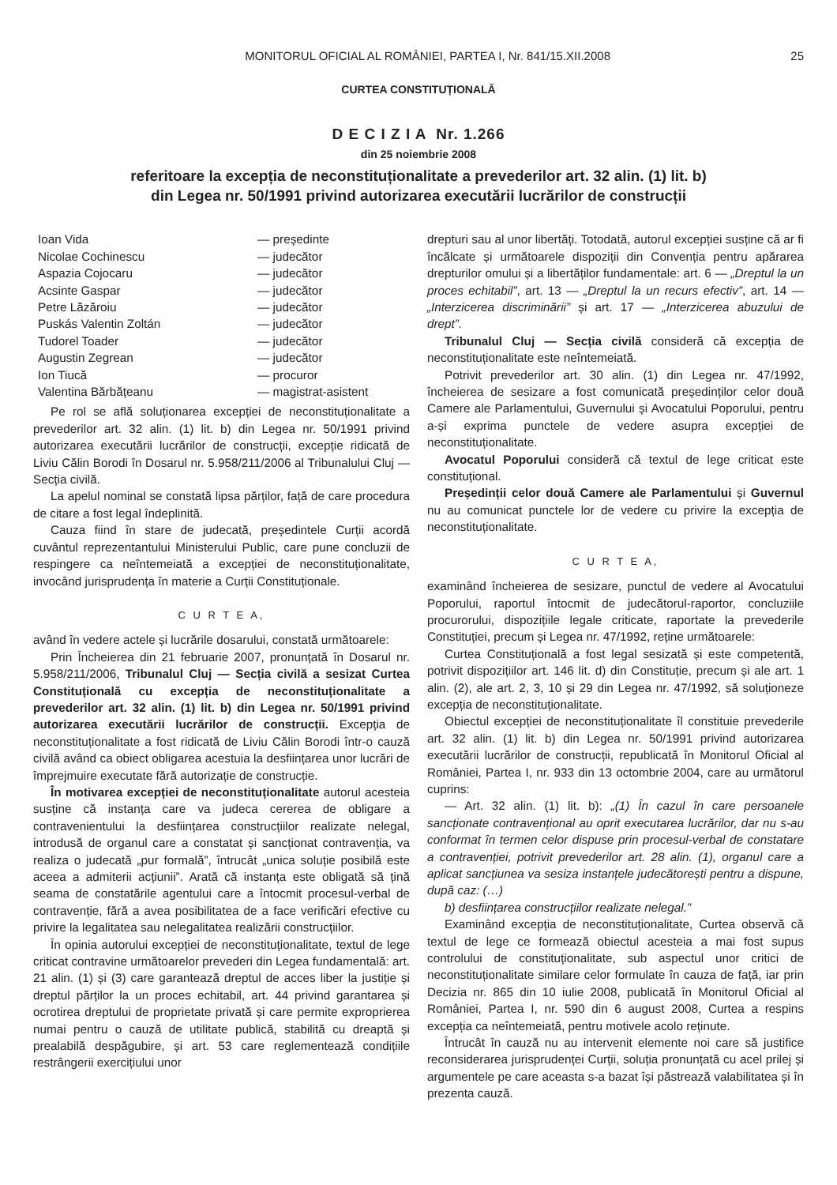MONITORUL OFICIAL AL ROMÂNIEI, PARTEA I, Nr. 841/15.XII.2008 25
CURTEA CONSTITUȚIONALĂ
D E C I Z I A Nr. 1.266
din 25 noiembrie 2008
referitoare la excepția de neconstituționalitate a prevederilor art. 32 alin. (1) lit. b)
din Legea nr. 50/1991 privind autorizarea executării lucrărilor de construcții
| Ioan Vida | — președinte |
| Nicolae Cochinescu | — judecător |
| Aspazia Cojocaru | — judecător |
| Acsinte Gaspar | — judecător |
| Petre Lăzăroiu | — judecător |
| Puskás Valentin Zoltán | — judecător |
| Tudorel Toader | — judecător |
| Augustin Zegrean | — judecător |
| Ion Tiucă | — procuror |
| Valentina Bărbățeanu | — magistrat-asistent |
Pe rol se află soluționarea excepției de neconstituționalitate a prevederilor art. 32 alin. (1) lit. b) din Legea nr. 50/1991 privind autorizarea executării lucrărilor de construcții, excepție ridicată de Liviu Călin Borodi în Dosarul nr. 5.958/211/2006 al Tribunalului Cluj — Secția civilă.
La apelul nominal se constată lipsa părților, față de care procedura de citare a fost legal îndeplinită.
Cauza fiind în stare de judecată, președintele Curții acordă cuvântul reprezentantului Ministerului Public, care pune concluzii de respingere ca neîntemeiată a excepției de neconstituționalitate, invocând jurisprudența în materie a Curții Constituționale.
C U R T E A,
având în vedere actele și lucrările dosarului, constată următoarele:
Prin Încheierea din 21 februarie 2007, pronunțată în Dosarul nr. 5.958/211/2006, Tribunalul Cluj — Secția civilă a sesizat Curtea Constituțională cu excepția de neconstituționalitate a prevederilor art. 32 alin. (1) lit. b) din Legea nr. 50/1991 privind autorizarea executării lucrărilor de construcții. Excepția de neconstituționalitate a fost ridicată de Liviu Călin Borodi într-o cauză civilă având ca obiect obligarea acestuia la desființarea unor lucrări de împrejmuire executate fără autorizație de construcție.
În motivarea excepției de neconstituționalitate autorul acesteia susține că instanța care va judeca cererea de obligare a contravenientului la desființarea construcțiilor realizate nelegal, introdusă de organul care a constatat și sancționat contravenția, va realiza o judecată „pur formală”, întrucât „unica soluție posibilă este aceea a admiterii acțiunii”. Arată că instanța este obligată să țină seama de constatările agentului care a întocmit procesul-verbal de contravenție, fără a avea posibilitatea de a face verificări efective cu privire la legalitatea sau nelegalitatea realizării construcțiilor.
În opinia autorului excepției de neconstituționalitate, textul de lege criticat contravine următoarelor prevederi din Legea fundamentală: art. 21 alin. (1) și (3) care garantează dreptul de acces liber la justiție și dreptul părților la un proces echitabil, art. 44 privind garantarea și ocrotirea dreptului de proprietate privată și care permite exproprierea numai pentru o cauză de utilitate publică, stabilită cu dreaptă și prealabilă despăgubire, și art. 53 care reglementează condițiile restrângerii exercițiului unor
drepturi sau al unor libertăți. Totodată, autorul excepției susține că ar fi încălcate și următoarele dispoziții din Convenția pentru apărarea drepturilor omului și a libertăților fundamentale: art. 6 — „Dreptul la un proces echitabil”, art. 13 — „Dreptul la un recurs efectiv”, art. 14 — „Interzicerea discriminării” și art. 17 — „Interzicerea abuzului de drept”.
Tribunalul Cluj — Secția civilă consideră că excepția de neconstituționalitate este neîntemeiată.
Potrivit prevederilor art. 30 alin. (1) din Legea nr. 47/1992, încheierea de sesizare a fost comunicată președinților celor două Camere ale Parlamentului, Guvernului și Avocatului Poporului, pentru a-și exprima punctele de vedere asupra excepției de neconstituționalitate.
Avocatul Poporului consideră că textul de lege criticat este constituțional.
Președinții celor două Camere ale Parlamentului și Guvernul nu au comunicat punctele lor de vedere cu privire la excepția de neconstituționalitate.
C U R T E A,
examinând încheierea de sesizare, punctul de vedere al Avocatului Poporului, raportul întocmit de judecătorul-raportor, concluziile procurorului, dispozițiile legale criticate, raportate la prevederile Constituției, precum și Legea nr. 47/1992, reține următoarele:
Curtea Constituțională a fost legal sesizată și este competentă, potrivit dispozițiilor art. 146 lit. d) din Constituție, precum și ale art. 1 alin. (2), ale art. 2, 3, 10 și 29 din Legea nr. 47/1992, să soluționeze excepția de neconstituționalitate.
Obiectul excepției de neconstituționalitate îl constituie prevederile art. 32 alin. (1) lit. b) din Legea nr. 50/1991 privind autorizarea executării lucrărilor de construcții, republicată în Monitorul Oficial al României, Partea I, nr. 933 din 13 octombrie 2004, care au următorul cuprins:
— Art. 32 alin. (1) lit. b): „(1) În cazul în care persoanele sancționate contravențional au oprit executarea lucrărilor, dar nu s-au conformat în termen celor dispuse prin procesul-verbal de constatare a contravenției, potrivit prevederilor art. 28 alin. (1), organul care a aplicat sancțiunea va sesiza instanțele judecătorești pentru a dispune, după caz: (…)
b) desființarea construcțiilor realizate nelegal.”
Examinând excepția de neconstituționalitate, Curtea observă că textul de lege ce formează obiectul acesteia a mai fost supus controlului de constituționalitate, sub aspectul unor critici de neconstituționalitate similare celor formulate în cauza de față, iar prin Decizia nr. 865 din 10 iulie 2008, publicată în Monitorul Oficial al României, Partea I, nr. 590 din 6 august 2008, Curtea a respins excepția ca neîntemeiată, pentru motivele acolo reținute.
Întrucât în cauză nu au intervenit elemente noi care să justifice reconsiderarea jurisprudenței Curții, soluția pronunțată cu acel prilej și argumentele pe care aceasta s-a bazat își păstrează valabilitatea și în prezenta cauză.